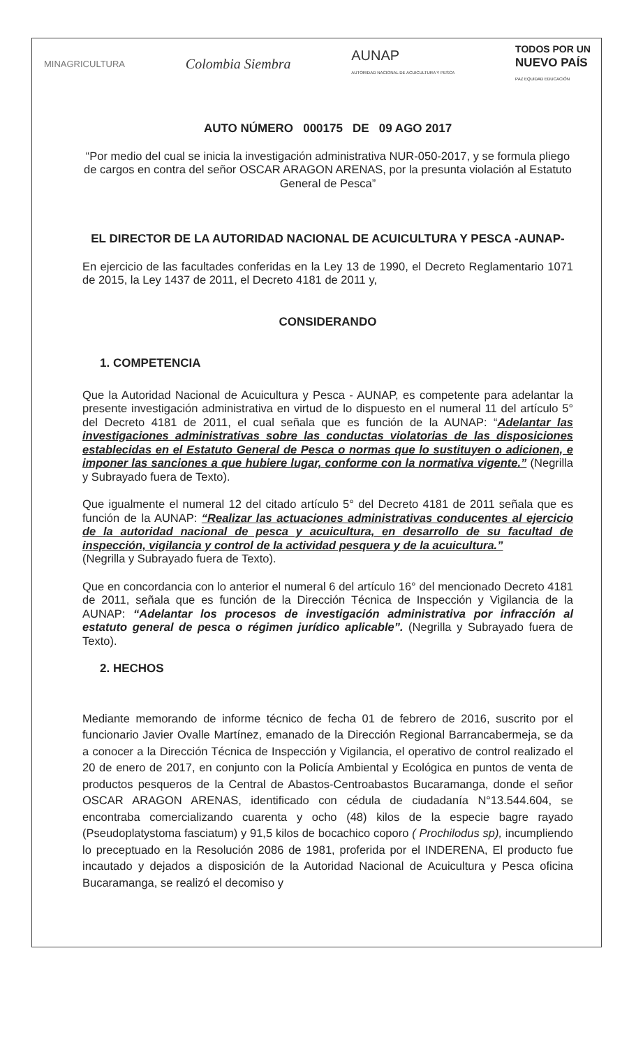MINAGRICULTURA
Colombia Siembra
AUNAP
AUTORIDAD NACIONAL DE ACUICULTURA Y PESCA
TODOS POR UN
NUEVO PAÍS
PAZ EQUIDAD EDUCACIÓN
AUTO NÚMERO 000175 DE 09 AGO 2017
“Por medio del cual se inicia la investigación administrativa NUR-050-2017, y se formula pliego de cargos en contra del señor OSCAR ARAGON ARENAS, por la presunta violación al Estatuto General de Pesca”
EL DIRECTOR DE LA AUTORIDAD NACIONAL DE ACUICULTURA Y PESCA -AUNAP-
En ejercicio de las facultades conferidas en la Ley 13 de 1990, el Decreto Reglamentario 1071 de 2015, la Ley 1437 de 2011, el Decreto 4181 de 2011 y,
CONSIDERANDO
1. COMPETENCIA
Que la Autoridad Nacional de Acuicultura y Pesca - AUNAP, es competente para adelantar la presente investigación administrativa en virtud de lo dispuesto en el numeral 11 del artículo 5° del Decreto 4181 de 2011, el cual señala que es función de la AUNAP: “Adelantar las investigaciones administrativas sobre las conductas violatorias de las disposiciones establecidas en el Estatuto General de Pesca o normas que lo sustituyen o adicionen, e imponer las sanciones a que hubiere lugar, conforme con la normativa vigente.” (Negrilla y Subrayado fuera de Texto).
Que igualmente el numeral 12 del citado artículo 5° del Decreto 4181 de 2011 señala que es función de la AUNAP: “Realizar las actuaciones administrativas conducentes al ejercicio de la autoridad nacional de pesca y acuicultura, en desarrollo de su facultad de inspección, vigilancia y control de la actividad pesquera y de la acuicultura.”
(Negrilla y Subrayado fuera de Texto).
Que en concordancia con lo anterior el numeral 6 del artículo 16° del mencionado Decreto 4181 de 2011, señala que es función de la Dirección Técnica de Inspección y Vigilancia de la AUNAP: “Adelantar los procesos de investigación administrativa por infracción al estatuto general de pesca o régimen jurídico aplicable”. (Negrilla y Subrayado fuera de Texto).
2. HECHOS
Mediante memorando de informe técnico de fecha 01 de febrero de 2016, suscrito por el funcionario Javier Ovalle Martínez, emanado de la Dirección Regional Barrancabermeja, se da a conocer a la Dirección Técnica de Inspección y Vigilancia, el operativo de control realizado el 20 de enero de 2017, en conjunto con la Policía Ambiental y Ecológica en puntos de venta de productos pesqueros de la Central de Abastos-Centroabastos Bucaramanga, donde el señor OSCAR ARAGON ARENAS, identificado con cédula de ciudadanía N°13.544.604, se encontraba comercializando cuarenta y ocho (48) kilos de la especie bagre rayado (Pseudoplatystoma fasciatum) y 91,5 kilos de bocachico coporo ( Prochilodus sp), incumpliendo lo preceptuado en la Resolución 2086 de 1981, proferida por el INDERENA, El producto fue incautado y dejados a disposición de la Autoridad Nacional de Acuicultura y Pesca oficina Bucaramanga, se realizó el decomiso y